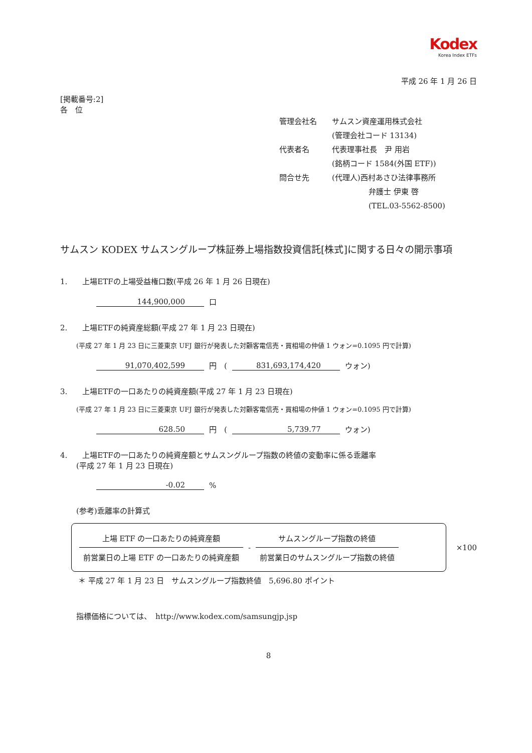Kodex
Korea Index ETFs
平成 26 年 1 月 26 日
[掲載番号:2]
各　位
管理会社名 サムスン資産運用株式会社
(管理会社コード 13134)
代表者名 代表理事社長　尹 用岩
(銘柄コード 1584(外国 ETF))
問合せ先 (代理人)西村あさひ法律事務所
弁護士 伊東 啓
(TEL.03-5562-8500)
サムスン KODEX サムスングループ株証券上場指数投資信託[株式]に関する日々の開示事項
1.　　上場ETFの上場受益権口数(平成 26 年 1 月 26 日現在)
144,900,000
口
2.　　上場ETFの純資産総額(平成 27 年 1 月 23 日現在)
(平成 27 年 1 月 23 日に三菱東京 UFJ 銀行が発表した対顧客電信売・買相場の仲値 1 ウォン=0.1095 円で計算)
91,070,402,599
円　(
831,693,174,420
ウォン)
3.　　上場ETFの一口あたりの純資産額(平成 27 年 1 月 23 日現在)
(平成 27 年 1 月 23 日に三菱東京 UFJ 銀行が発表した対顧客電信売・買相場の仲値 1 ウォン=0.1095 円で計算)
628.50
円　(
5,739.77
ウォン)
4.　　上場ETFの一口あたりの純資産額とサムスングループ指数の終値の変動率に係る乖離率
(平成 27 年 1 月 23 日現在)
-0.02
%
(参考)乖離率の計算式
上場 ETF の一口あたりの純資産額
前営業日の上場 ETF の一口あたりの純資産額
-
サムスングループ指数の終値
前営業日のサムスングループ指数の終値
×100
＊ 平成 27 年 1 月 23 日　サムスングループ指数終値　5,696.80 ポイント
指標価格については、　http://www.kodex.com/samsungjp.jsp
8